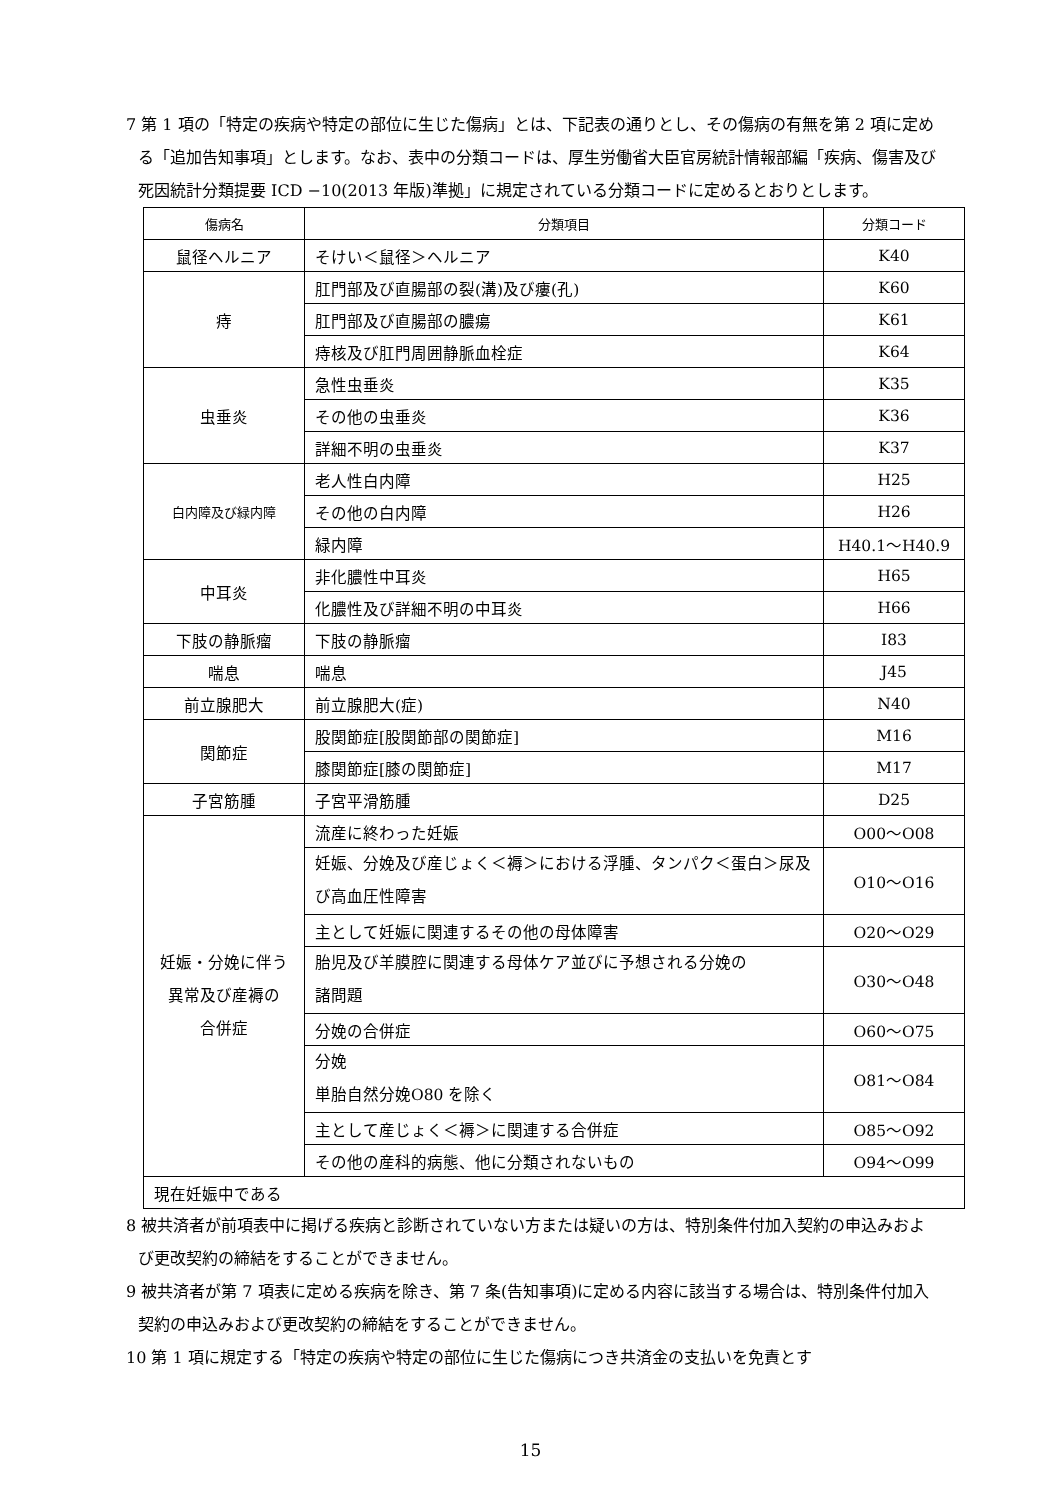7 第 1 項の「特定の疾病や特定の部位に生じた傷病」とは、下記表の通りとし、その傷病の有無を第 2 項に定める「追加告知事項」とします。なお、表中の分類コードは、厚生労働省大臣官房統計情報部編「疾病、傷害及び死因統計分類提要 ICD −10(2013 年版)準拠」に規定されている分類コードに定めるとおりとします。
| 傷病名 | 分類項目 | 分類コード |
| --- | --- | --- |
| 鼠径ヘルニア | そけい＜鼠径＞ヘルニア | K40 |
| 痔 | 肛門部及び直腸部の裂(溝)及び瘻(孔) | K60 |
| | 肛門部及び直腸部の膿瘍 | K61 |
| | 痔核及び肛門周囲静脈血栓症 | K64 |
| 虫垂炎 | 急性虫垂炎 | K35 |
| | その他の虫垂炎 | K36 |
| | 詳細不明の虫垂炎 | K37 |
| 白内障及び緑内障 | 老人性白内障 | H25 |
| | その他の白内障 | H26 |
| | 緑内障 | H40.1～H40.9 |
| 中耳炎 | 非化膿性中耳炎 | H65 |
| | 化膿性及び詳細不明の中耳炎 | H66 |
| 下肢の静脈瘤 | 下肢の静脈瘤 | I83 |
| 喘息 | 喘息 | J45 |
| 前立腺肥大 | 前立腺肥大(症) | N40 |
| 関節症 | 股関節症[股関節部の関節症] | M16 |
| | 膝関節症[膝の関節症] | M17 |
| 子宮筋腫 | 子宮平滑筋腫 | D25 |
| 妊娠・分娩に伴う 異常及び産褥の 合併症 | 流産に終わった妊娠 | O00～O08 |
| | 妊娠、分娩及び産じょく＜褥＞における浮腫、タンパク＜蛋白＞尿及び高血圧性障害 | O10～O16 |
| | 主として妊娠に関連するその他の母体障害 | O20～O29 |
| | 胎児及び羊膜腔に関連する母体ケア並びに予想される分娩の 諸問題 | O30～O48 |
| | 分娩の合併症 | O60～O75 |
| | 分娩 単胎自然分娩O80 を除く | O81～O84 |
| | 主として産じょく＜褥＞に関連する合併症 | O85～O92 |
| | その他の産科的病態、他に分類されないもの | O94～O99 |
| 現在妊娠中である | | |
8 被共済者が前項表中に掲げる疾病と診断されていない方または疑いの方は、特別条件付加入契約の申込みおよび更改契約の締結をすることができません。
9 被共済者が第 7 項表に定める疾病を除き、第 7 条(告知事項)に定める内容に該当する場合は、特別条件付加入契約の申込みおよび更改契約の締結をすることができません。
10 第 1 項に規定する「特定の疾病や特定の部位に生じた傷病につき共済金の支払いを免責とす
15